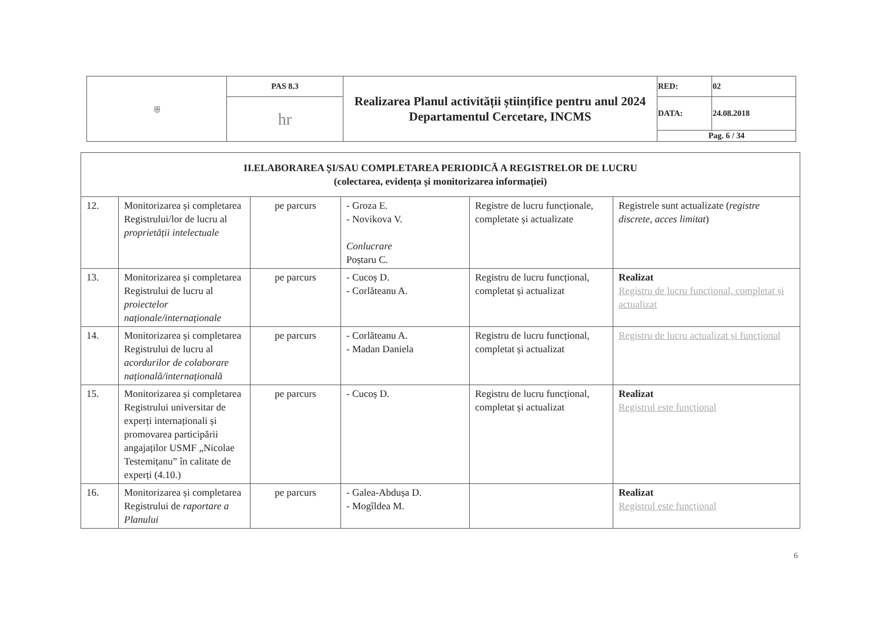| ⛨ | PAS 8.3 | Realizarea Planul activității științifice pentru anul 2024 Departamentul Cercetare, INCMS | RED: | 02 |
| | hr | | DATA: | 24.08.2018 |
| | | | Pag. 6 / 34 | |
| II.ELABORAREA ȘI/SAU COMPLETAREA PERIODICĂ A REGISTRELOR DE LUCRU (colectarea, evidența și monitorizarea informației) | | | | | |
| 12. | Monitorizarea și completarea Registrului/lor de lucru al proprietății intelectuale | pe parcurs | - Groza E. - Novikova V. Conlucrare Poștaru C. | Registre de lucru funcționale, completate și actualizate | Registrele sunt actualizate ( registre discrete, acces limitat ) |
| 13. | Monitorizarea și completarea Registrului de lucru al proiectelor naționale/internaționale | pe parcurs | - Cucoș D. - Corlăteanu A. | Registru de lucru funcțional, completat și actualizat | Realizat Registru de lucru funcțional, completat și actualizat |
| 14. | Monitorizarea și completarea Registrului de lucru al acordurilor de colaborare națională/internațională | pe parcurs | - Corlăteanu A. - Madan Daniela | Registru de lucru funcțional, completat și actualizat | Registru de lucru actualizat și funcțional |
| 15. | Monitorizarea și completarea Registrului universitar de experți internaționali și promovarea participării angajaților USMF „Nicolae Testemițanu” în calitate de experți (4.10.) | pe parcurs | - Cucoș D. | Registru de lucru funcțional, completat și actualizat | Realizat Registrul este funcțional |
| 16. | Monitorizarea și completarea Registrului de raportare a Planului | pe parcurs | - Galea-Abdușa D. - Mogîldea M. | | Realizat Registrul este funcțional |
6